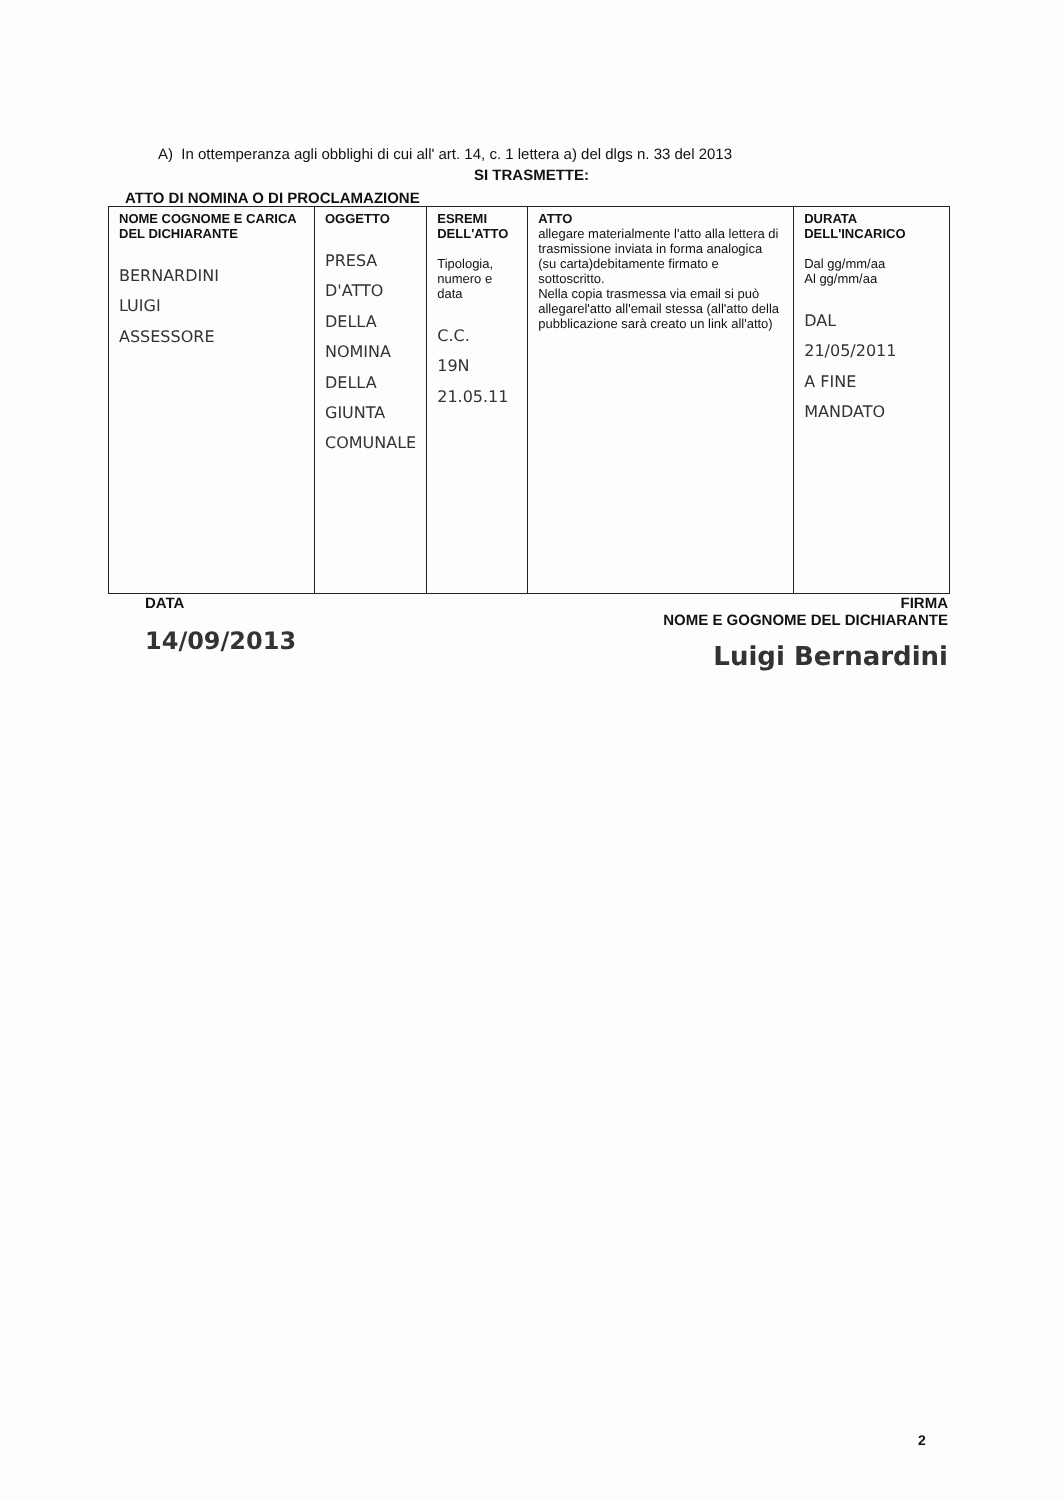A) In ottemperanza agli obblighi di cui all' art. 14, c. 1 lettera a) del dlgs n. 33 del 2013
SI TRASMETTE:
ATTO DI NOMINA O DI PROCLAMAZIONE
| NOME COGNOME E CARICA DEL DICHIARANTE BERNARDINI LUIGI ASSESSORE | OGGETTO PRESA D'ATTO DELLA NOMINA DELLA GIUNTA COMUNALE | ESREMI DELL'ATTO Tipologia, numero e data C.C. 19N 21.05.11 | ATTO allegare materialmente l'atto alla lettera di trasmissione inviata in forma analogica (su carta)debitamente firmato e sottoscritto. Nella copia trasmessa via email si può allegarel'atto all'email stessa (all'atto della pubblicazione sarà creato un link all'atto) | DURATA DELL'INCARICO Dal gg/mm/aa Al gg/mm/aa DAL 21/05/2011 A FINE MANDATO |
DATA
14/09/2013
FIRMA
NOME E GOGNOME DEL DICHIARANTE
Luigi Bernardini
2